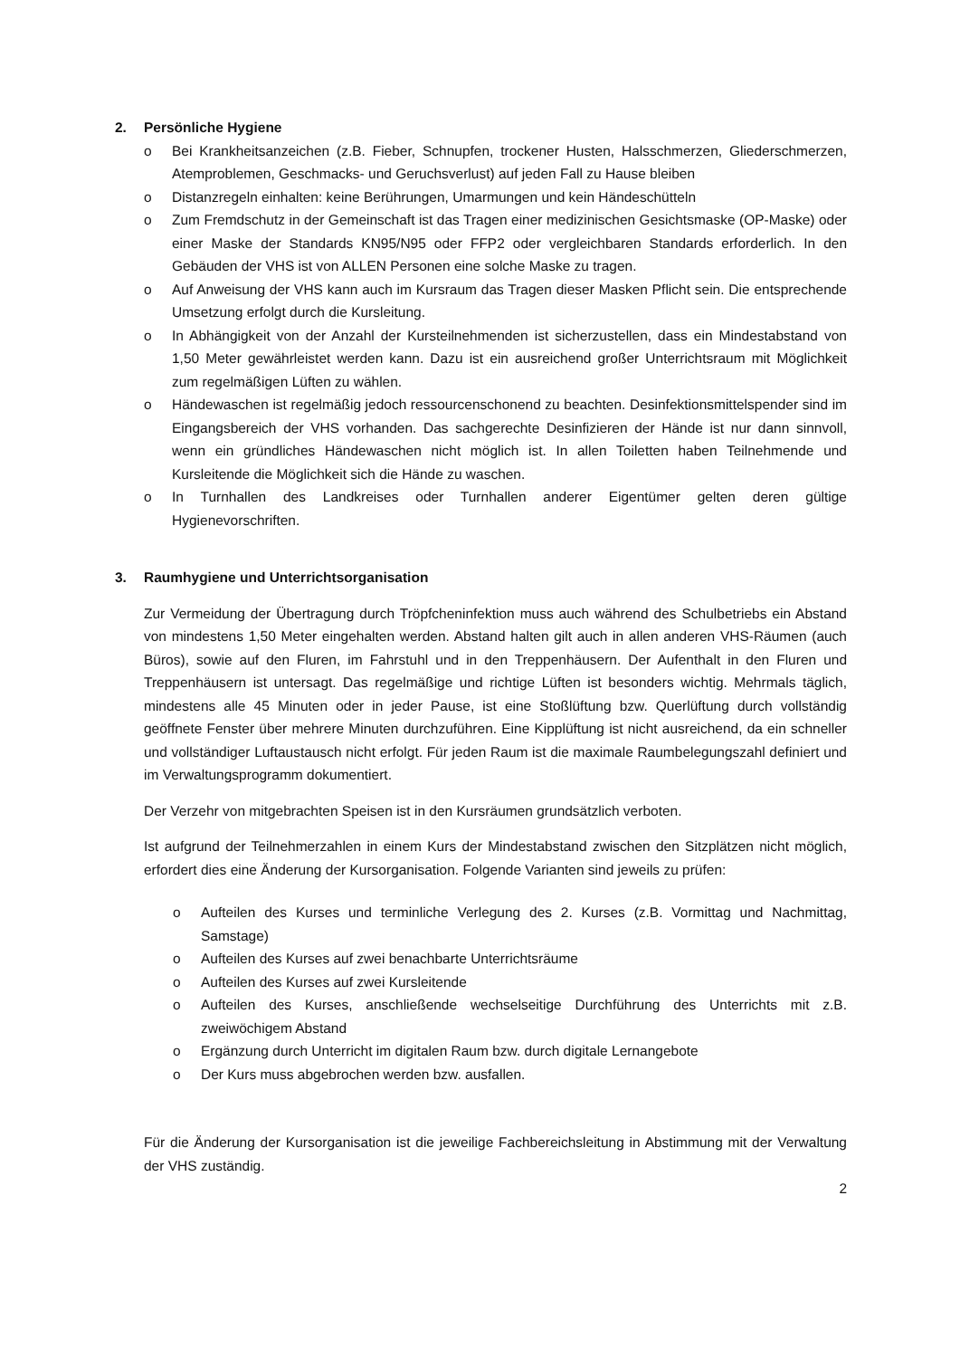2. Persönliche Hygiene
o Bei Krankheitsanzeichen (z.B. Fieber, Schnupfen, trockener Husten, Halsschmerzen, Gliederschmerzen, Atemproblemen, Geschmacks- und Geruchsverlust) auf jeden Fall zu Hause bleiben
o Distanzregeln einhalten: keine Berührungen, Umarmungen und kein Händeschütteln
o Zum Fremdschutz in der Gemeinschaft ist das Tragen einer medizinischen Gesichtsmaske (OP-Maske) oder einer Maske der Standards KN95/N95 oder FFP2 oder vergleichbaren Standards erforderlich. In den Gebäuden der VHS ist von ALLEN Personen eine solche Maske zu tragen.
o Auf Anweisung der VHS kann auch im Kursraum das Tragen dieser Masken Pflicht sein. Die entsprechende Umsetzung erfolgt durch die Kursleitung.
o In Abhängigkeit von der Anzahl der Kursteilnehmenden ist sicherzustellen, dass ein Mindestabstand von 1,50 Meter gewährleistet werden kann. Dazu ist ein ausreichend großer Unterrichtsraum mit Möglichkeit zum regelmäßigen Lüften zu wählen.
o Händewaschen ist regelmäßig jedoch ressourcenschonend zu beachten. Desinfektionsmittelspender sind im Eingangsbereich der VHS vorhanden. Das sachgerechte Desinfizieren der Hände ist nur dann sinnvoll, wenn ein gründliches Händewaschen nicht möglich ist. In allen Toiletten haben Teilnehmende und Kursleitende die Möglichkeit sich die Hände zu waschen.
o In Turnhallen des Landkreises oder Turnhallen anderer Eigentümer gelten deren gültige Hygienevorschriften.
3. Raumhygiene und Unterrichtsorganisation
Zur Vermeidung der Übertragung durch Tröpfcheninfektion muss auch während des Schulbetriebs ein Abstand von mindestens 1,50 Meter eingehalten werden. Abstand halten gilt auch in allen anderen VHS-Räumen (auch Büros), sowie auf den Fluren, im Fahrstuhl und in den Treppenhäusern. Der Aufenthalt in den Fluren und Treppenhäusern ist untersagt. Das regelmäßige und richtige Lüften ist besonders wichtig. Mehrmals täglich, mindestens alle 45 Minuten oder in jeder Pause, ist eine Stoßlüftung bzw. Querlüftung durch vollständig geöffnete Fenster über mehrere Minuten durchzuführen. Eine Kipplüftung ist nicht ausreichend, da ein schneller und vollständiger Luftaustausch nicht erfolgt. Für jeden Raum ist die maximale Raumbelegungszahl definiert und im Verwaltungsprogramm dokumentiert.
Der Verzehr von mitgebrachten Speisen ist in den Kursräumen grundsätzlich verboten.
Ist aufgrund der Teilnehmerzahlen in einem Kurs der Mindestabstand zwischen den Sitzplätzen nicht möglich, erfordert dies eine Änderung der Kursorganisation. Folgende Varianten sind jeweils zu prüfen:
o Aufteilen des Kurses und terminliche Verlegung des 2. Kurses (z.B. Vormittag und Nachmittag, Samstage)
o Aufteilen des Kurses auf zwei benachbarte Unterrichtsräume
o Aufteilen des Kurses auf zwei Kursleitende
o Aufteilen des Kurses, anschließende wechselseitige Durchführung des Unterrichts mit z.B. zweiwöchigem Abstand
o Ergänzung durch Unterricht im digitalen Raum bzw. durch digitale Lernangebote
o Der Kurs muss abgebrochen werden bzw. ausfallen.
Für die Änderung der Kursorganisation ist die jeweilige Fachbereichsleitung in Abstimmung mit der Verwaltung der VHS zuständig.
2